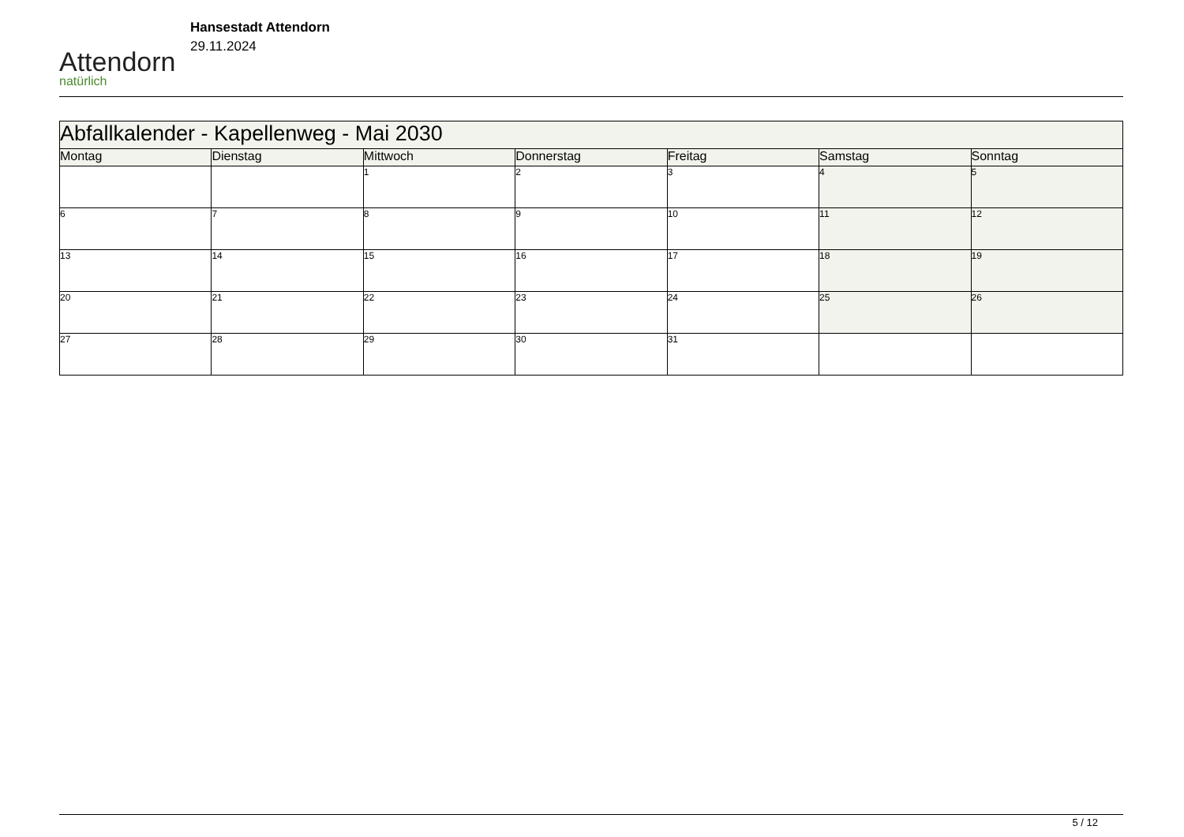Attendorn
natürlich
Hansestadt Attendorn
29.11.2024
| Abfallkalender - Kapellenweg - Mai 2030 | | | | | | |
| --- | --- | --- | --- | --- | --- | --- |
| Montag | Dienstag | Mittwoch | Donnerstag | Freitag | Samstag | Sonntag |
| | | 1 | 2 | 3 | 4 | 5 |
| 6 | 7 | 8 | 9 | 10 | 11 | 12 |
| 13 | 14 | 15 | 16 | 17 | 18 | 19 |
| 20 | 21 | 22 | 23 | 24 | 25 | 26 |
| 27 | 28 | 29 | 30 | 31 | | |
5 / 12